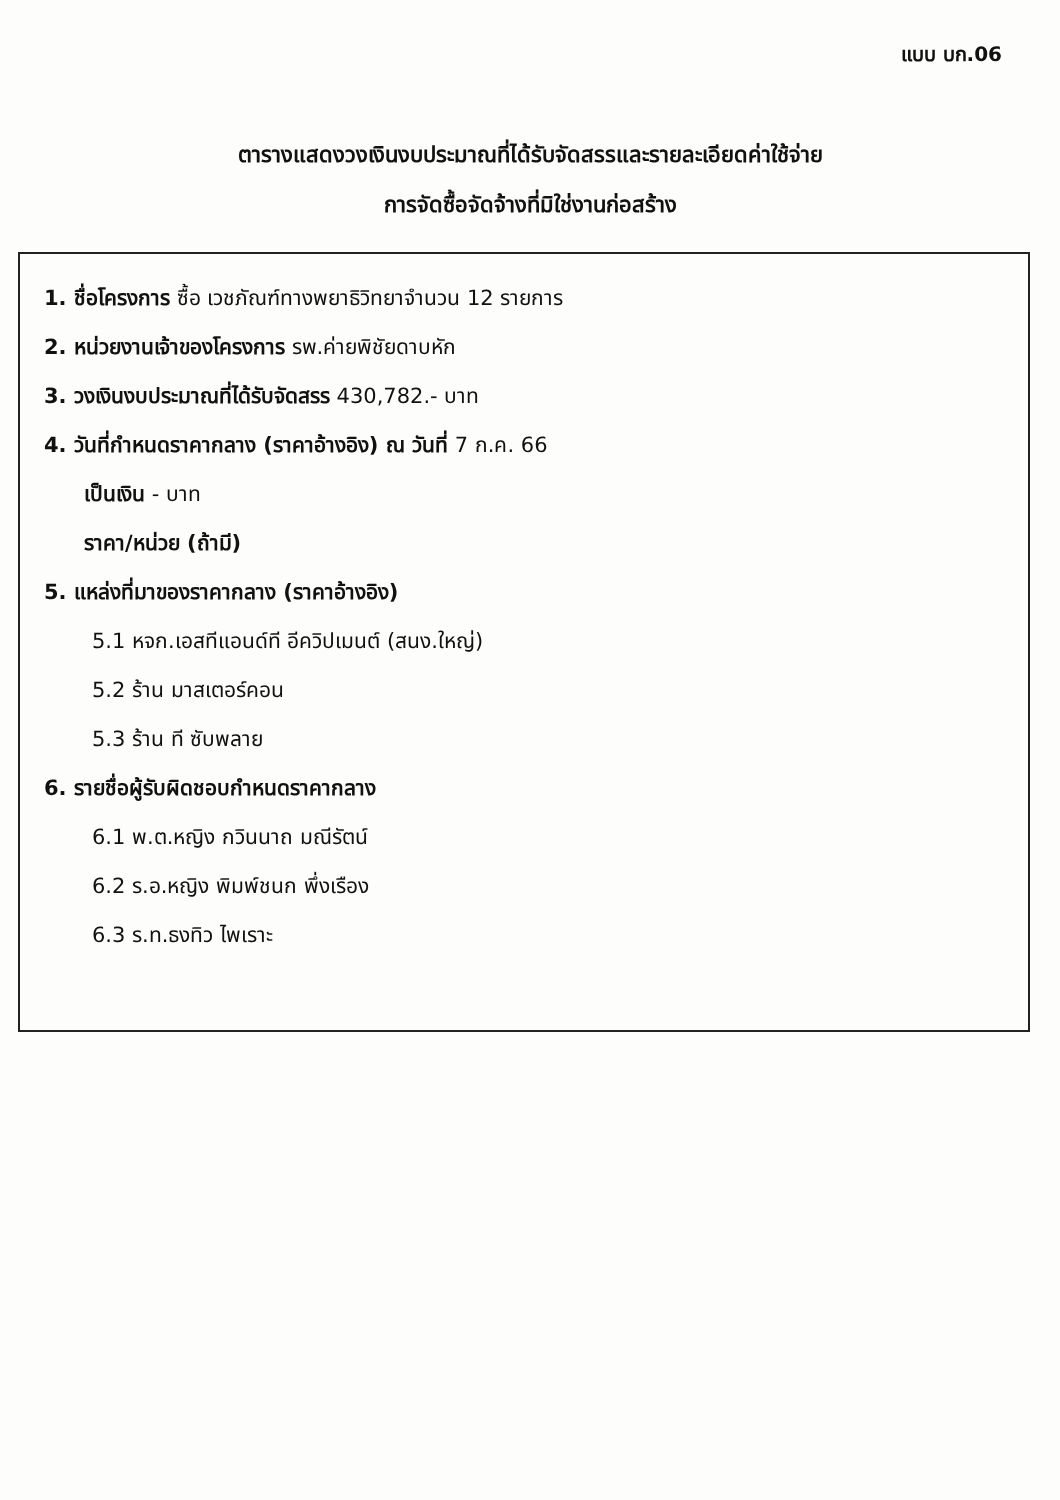แบบ บก.06
ตารางแสดงวงเงินงบประมาณที่ได้รับจัดสรรและรายละเอียดค่าใช้จ่าย
การจัดซื้อจัดจ้างที่มิใช่งานก่อสร้าง
1. ชื่อโครงการ ซื้อ เวชภัณฑ์ทางพยาธิวิทยาจำนวน 12 รายการ
2. หน่วยงานเจ้าของโครงการ รพ.ค่ายพิชัยดาบหัก
3. วงเงินงบประมาณที่ได้รับจัดสรร 430,782.- บาท
4. วันที่กำหนดราคากลาง (ราคาอ้างอิง) ณ วันที่ 7 ก.ค. 66
เป็นเงิน - บาท
ราคา/หน่วย (ถ้ามี)
5. แหล่งที่มาของราคากลาง (ราคาอ้างอิง)
5.1 หจก.เอสทีแอนด์ที อีควิปเมนต์ (สนง.ใหญ่)
5.2 ร้าน มาสเตอร์คอน
5.3 ร้าน ที ซับพลาย
6. รายชื่อผู้รับผิดชอบกำหนดราคากลาง
6.1 พ.ต.หญิง กวินนาถ มณีรัตน์
6.2 ร.อ.หญิง พิมพ์ชนก พึ่งเรือง
6.3 ร.ท.ธงทิว ไพเราะ